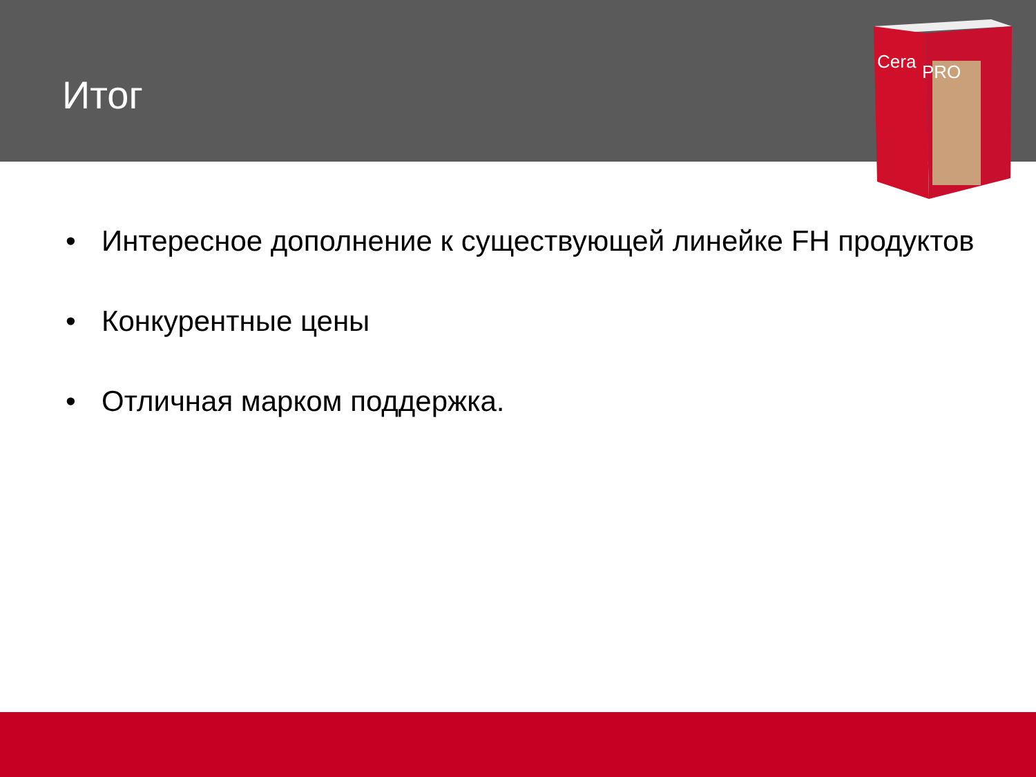Итог
Cera
PRO
• Интересное дополнение к существующей линейке FH продуктов
• Конкурентные цены
• Отличная марком поддержка.